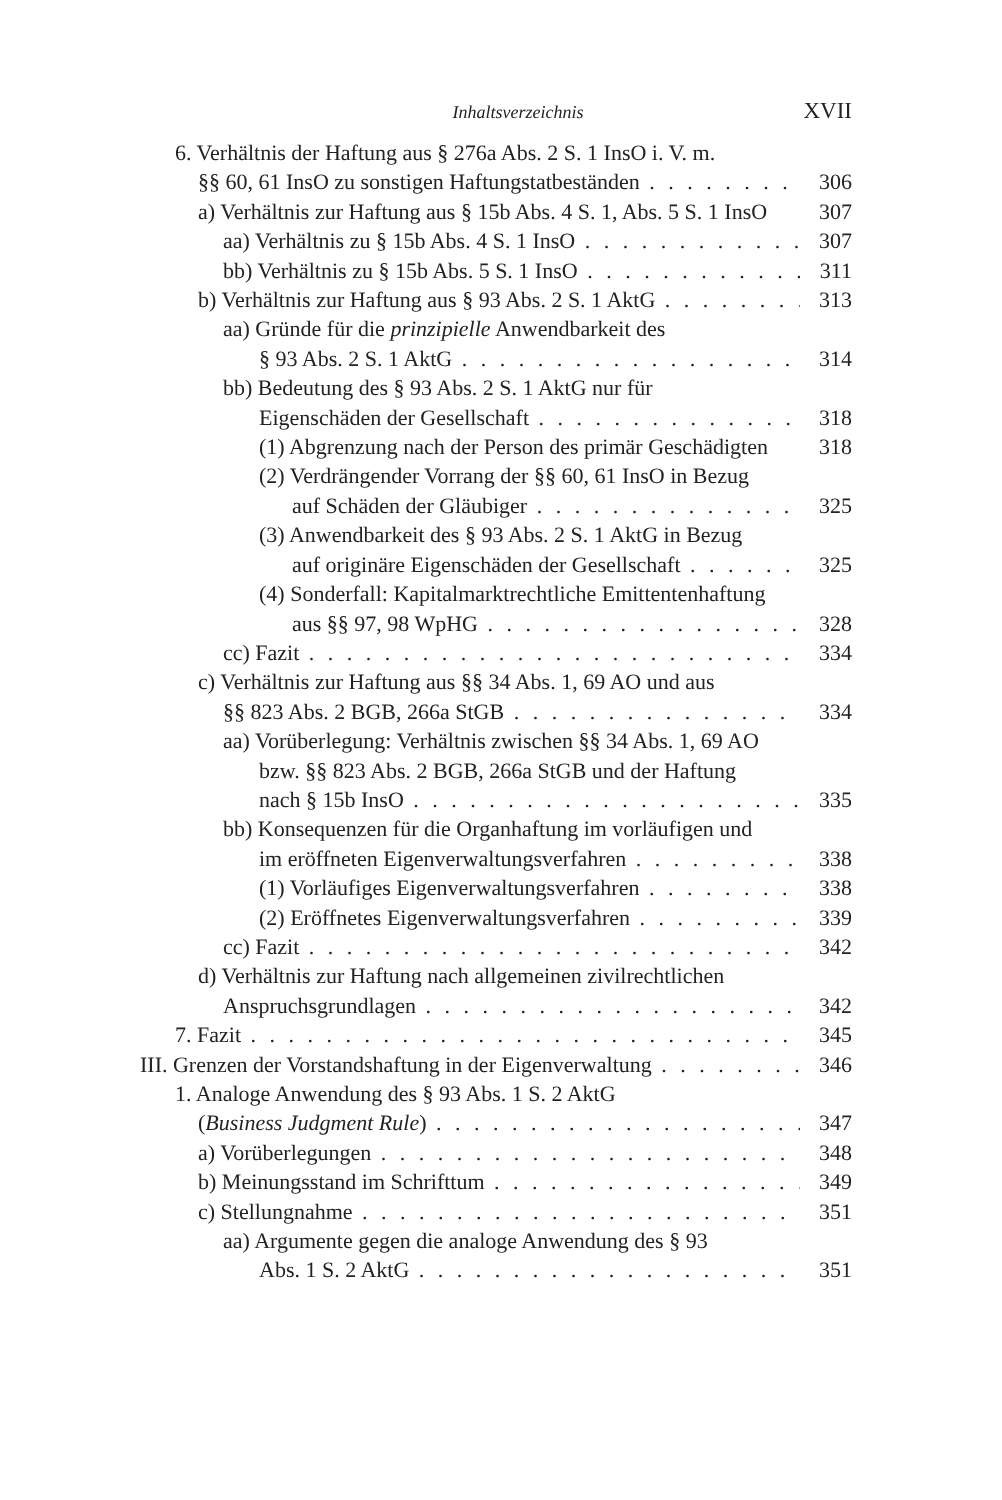Inhaltsverzeichnis XVII
6. Verhältnis der Haftung aus § 276a Abs. 2 S. 1 InsO i. V. m.
§§ 60, 61 InsO zu sonstigen Haftungstatbeständen 306
a) Verhältnis zur Haftung aus § 15b Abs. 4 S. 1, Abs. 5 S. 1 InsO 307
aa) Verhältnis zu § 15b Abs. 4 S. 1 InsO 307
bb) Verhältnis zu § 15b Abs. 5 S. 1 InsO 311
b) Verhältnis zur Haftung aus § 93 Abs. 2 S. 1 AktG 313
aa) Gründe für die prinzipielle Anwendbarkeit des
§ 93 Abs. 2 S. 1 AktG 314
bb) Bedeutung des § 93 Abs. 2 S. 1 AktG nur für
Eigenschäden der Gesellschaft 318
(1) Abgrenzung nach der Person des primär Geschädigten 318
(2) Verdrängender Vorrang der §§ 60, 61 InsO in Bezug
auf Schäden der Gläubiger 325
(3) Anwendbarkeit des § 93 Abs. 2 S. 1 AktG in Bezug
auf originäre Eigenschäden der Gesellschaft 325
(4) Sonderfall: Kapitalmarktrechtliche Emittentenhaftung
aus §§ 97, 98 WpHG 328
cc) Fazit 334
c) Verhältnis zur Haftung aus §§ 34 Abs. 1, 69 AO und aus
§§ 823 Abs. 2 BGB, 266a StGB 334
aa) Vorüberlegung: Verhältnis zwischen §§ 34 Abs. 1, 69 AO
bzw. §§ 823 Abs. 2 BGB, 266a StGB und der Haftung
nach § 15b InsO 335
bb) Konsequenzen für die Organhaftung im vorläufigen und
im eröffneten Eigenverwaltungsverfahren 338
(1) Vorläufiges Eigenverwaltungsverfahren 338
(2) Eröffnetes Eigenverwaltungsverfahren 339
cc) Fazit 342
d) Verhältnis zur Haftung nach allgemeinen zivilrechtlichen
Anspruchsgrundlagen 342
7. Fazit 345
III. Grenzen der Vorstandshaftung in der Eigenverwaltung 346
1. Analoge Anwendung des § 93 Abs. 1 S. 2 AktG
(Business Judgment Rule) 347
a) Vorüberlegungen 348
b) Meinungsstand im Schrifttum 349
c) Stellungnahme 351
aa) Argumente gegen die analoge Anwendung des § 93
Abs. 1 S. 2 AktG 351